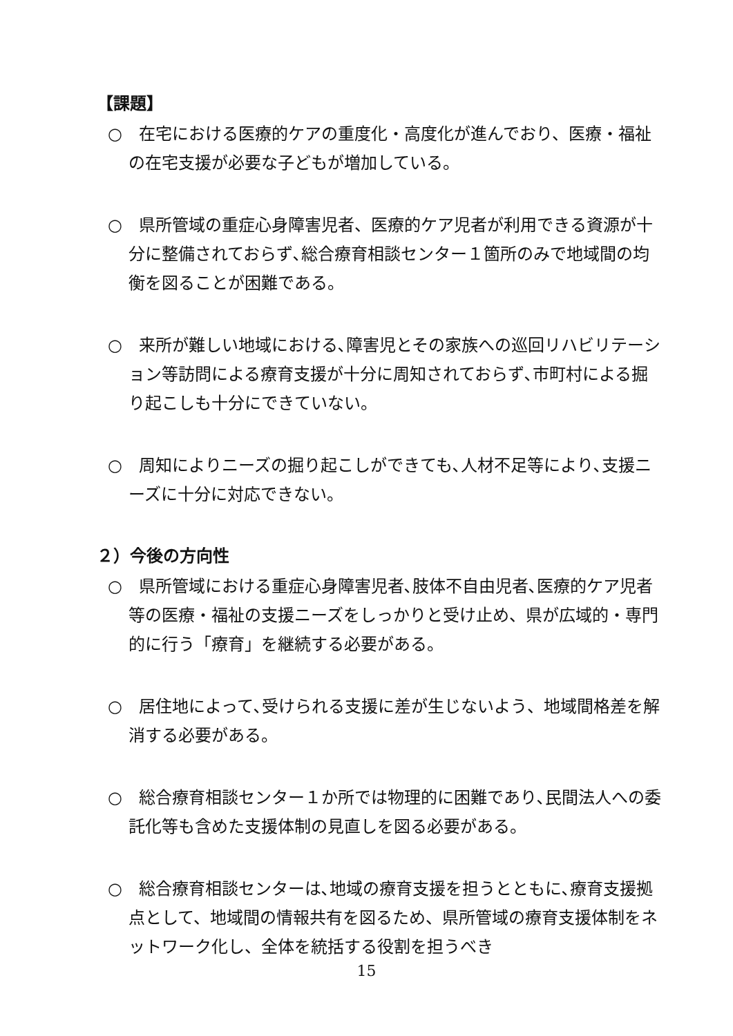【課題】
○　在宅における医療的ケアの重度化・高度化が進んでおり、医療・福祉の在宅支援が必要な子どもが増加している。
○　県所管域の重症心身障害児者、医療的ケア児者が利用できる資源が十分に整備されておらず､総合療育相談センター１箇所のみで地域間の均衡を図ることが困難である。
○　来所が難しい地域における､障害児とその家族への巡回リハビリテーション等訪問による療育支援が十分に周知されておらず､市町村による掘り起こしも十分にできていない。
○　周知によりニーズの掘り起こしができても､人材不足等により､支援ニーズに十分に対応できない。
２）今後の方向性
○　県所管域における重症心身障害児者､肢体不自由児者､医療的ケア児者等の医療・福祉の支援ニーズをしっかりと受け止め、県が広域的・専門的に行う「療育」を継続する必要がある。
○　居住地によって､受けられる支援に差が生じないよう、地域間格差を解消する必要がある。
○　総合療育相談センター１か所では物理的に困難であり､民間法人への委託化等も含めた支援体制の見直しを図る必要がある。
○　総合療育相談センターは､地域の療育支援を担うとともに､療育支援拠点として、地域間の情報共有を図るため、県所管域の療育支援体制をネットワーク化し、全体を統括する役割を担うべき
15